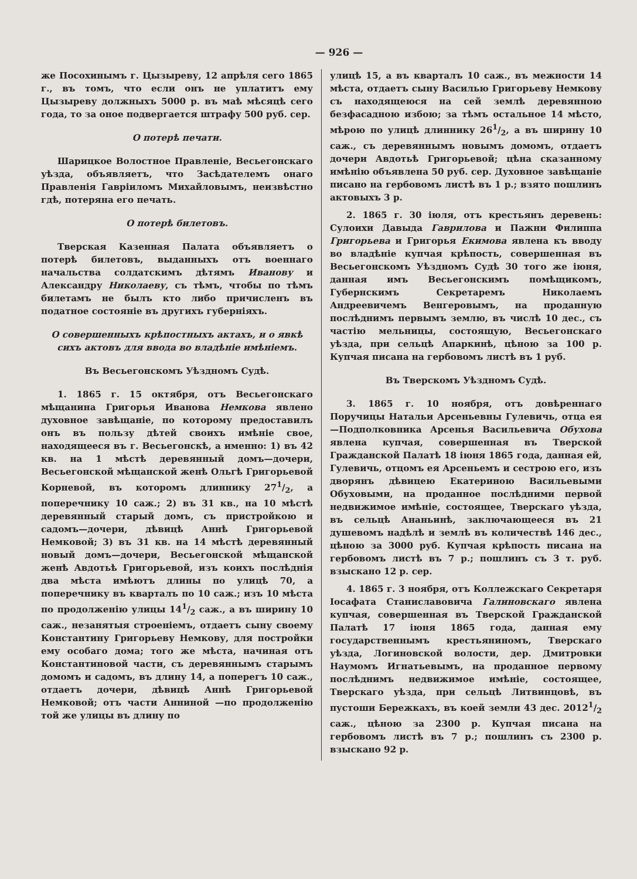— 926 —
же Посохинымъ г. Цызыреву, 12 апрѣля сего 1865 г., въ томъ, что если онъ не уплатитъ ему Цызыреву должныхъ 5000 р. въ маѣ мѣсяцѣ сего года, то за оное подвергается штрафу 500 руб. сер.
О потерѣ печати.
Шарицкое Волостное Правленіе, Весьегонскаго уѣзда, объявляетъ, что Засѣдателемъ онаго Правленія Гавріиломъ Михайловымъ, неизвѣстно гдѣ, потеряна его печать.
О потерѣ билетовъ.
Тверская Казенная Палата объявляетъ о потерѣ билетовъ, выданныхъ отъ военнаго начальства солдатскимъ дѣтямъ Иванову и Александру Николаеву, съ тѣмъ, чтобы по тѣмъ билетамъ не былъ кто либо причисленъ въ податное состояніе въ другихъ губерніяхъ.
О совершенныхъ крѣпостныхъ актахъ, и о явкѣ сихъ актовъ для ввода во владѣніе имѣніемъ.
Въ Весьегонскомъ Уѣздномъ Судѣ.
1. 1865 г. 15 октября, отъ Весьегонскаго мѣщанина Григорья Иванова Немкова явлено духовное завѣщаніе, по которому предоставилъ онъ въ пользу дѣтей своихъ имѣніе свое, находящееся въ г. Весьегонскѣ, а именно: 1) въ 42 кв. на 1 мѣстѣ деревянный домъ—дочери, Весьегонской мѣщанской женѣ Ольгѣ Григорьевой Корневой, въ которомъ длиннику 271/2, а поперечнику 10 саж.; 2) въ 31 кв., на 10 мѣстѣ деревянный старый домъ, съ пристройкою и садомъ—дочери, дѣвицѣ Аннѣ Григорьевой Немковой; 3) въ 31 кв. на 14 мѣстѣ деревянный новый домъ—дочери, Весьегонской мѣщанской женѣ Авдотьѣ Григорьевой, изъ коихъ послѣднія два мѣста имѣютъ длины по улицѣ 70, а поперечнику въ кварталъ по 10 саж.; изъ 10 мѣста по продолженію улицы 141/2 саж., а въ ширину 10 саж., незанятыя строеніемъ, отдаетъ сыну своему Константину Григорьеву Немкову, для постройки ему особаго дома; того же мѣста, начиная отъ Константиновой части, съ деревяннымъ старымъ домомъ и садомъ, въ длину 14, а поперегъ 10 саж., отдаетъ дочери, дѣвицѣ Аннѣ Григорьевой Немковой; отъ части Анниной —по продолженію той же улицы въ длину по
улицѣ 15, а въ кварталъ 10 саж., въ межности 14 мѣста, отдаетъ сыну Василью Григорьеву Немкову съ находящеюся на сей землѣ деревянною безфасадною избою; за тѣмъ остальное 14 мѣсто, мѣрою по улицѣ длиннику 261/2, а въ ширину 10 саж., съ деревяннымъ новымъ домомъ, отдаетъ дочери Авдотьѣ Григорьевой; цѣна сказанному имѣнію объявлена 50 руб. сер. Духовное завѣщаніе писано на гербовомъ листѣ въ 1 р.; взято пошлинъ актовыхъ 3 р.
2. 1865 г. 30 іюля, отъ крестьянъ деревень: Сулоихи Давыда Гаврилова и Пажни Филиппа Григорьева и Григорья Екимова явлена къ вводу во владѣніе купчая крѣпость, совершенная въ Весьегонскомъ Уѣздномъ Судѣ 30 того же іюня, данная имъ Весьегонскимъ помѣщикомъ, Губернскимъ Секретаремъ Николаемъ Андреевичемъ Венгеровымъ, на проданную послѣднимъ первымъ землю, въ числѣ 10 дес., съ частію мельницы, состоящую, Весьегонскаго уѣзда, при сельцѣ Апаркинѣ, цѣною за 100 р. Купчая писана на гербовомъ листѣ въ 1 руб.
Въ Тверскомъ Уѣздномъ Судѣ.
3. 1865 г. 10 ноября, отъ довѣреннаго Поручицы Натальи Арсеньевны Гулевичь, отца ея—Подполковника Арсенья Васильевича Обухова явлена купчая, совершенная въ Тверской Гражданской Палатѣ 18 іюня 1865 года, данная ей, Гулевичь, отцомъ ея Арсеньемъ и сестрою его, изъ дворянъ дѣвицею Екатериною Васильевыми Обуховыми, на проданное послѣдними первой недвижимое имѣніе, состоящее, Тверскаго уѣзда, въ сельцѣ Ананьинѣ, заключающееся въ 21 душевомъ надѣлѣ и землѣ въ количествѣ 146 дес., цѣною за 3000 руб. Купчая крѣпость писана на гербовомъ листѣ въ 7 р.; пошлинъ съ 3 т. руб. взыскано 12 р. сер.
4. 1865 г. 3 ноября, отъ Коллежскаго Секретаря Іосафата Станиславовича Галиновскаго явлена купчая, совершенная въ Тверской Гражданской Палатѣ 17 іюня 1865 года, данная ему государственнымъ крестьяниномъ, Тверскаго уѣзда, Логиновской волости, дер. Дмитровки Наумомъ Игнатьевымъ, на проданное первому послѣднимъ недвижимое имѣніе, состоящее, Тверскаго уѣзда, при сельцѣ Литвинцовѣ, въ пустоши Бережкахъ, въ коей земли 43 дес. 20121/2 саж., цѣною за 2300 р. Купчая писана на гербовомъ листѣ въ 7 р.; пошлинъ съ 2300 р. взыскано 92 р.